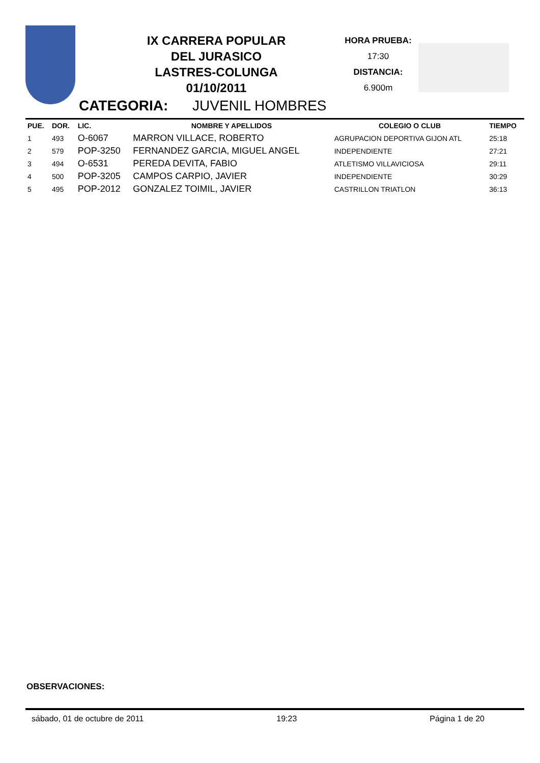IX CARRERA POPULAR
DEL JURASICO
LASTRES-COLUNGA
01/10/2011
HORA PRUEBA:
17:30
DISTANCIA:
6.900m
CATEGORIA: JUVENIL HOMBRES
| PUE. | DOR. | LIC. | NOMBRE Y APELLIDOS | COLEGIO O CLUB | TIEMPO |
| --- | --- | --- | --- | --- | --- |
| 1 | 493 | O-6067 | MARRON VILLACE, ROBERTO | AGRUPACION DEPORTIVA GIJON ATL | 25:18 |
| 2 | 579 | POP-3250 | FERNANDEZ GARCIA, MIGUEL ANGEL | INDEPENDIENTE | 27:21 |
| 3 | 494 | O-6531 | PEREDA DEVITA, FABIO | ATLETISMO VILLAVICIOSA | 29:11 |
| 4 | 500 | POP-3205 | CAMPOS CARPIO, JAVIER | INDEPENDIENTE | 30:29 |
| 5 | 495 | POP-2012 | GONZALEZ TOIMIL, JAVIER | CASTRILLON TRIATLON | 36:13 |
OBSERVACIONES:
sábado, 01 de octubre de 2011 19:23 Página 1 de 20